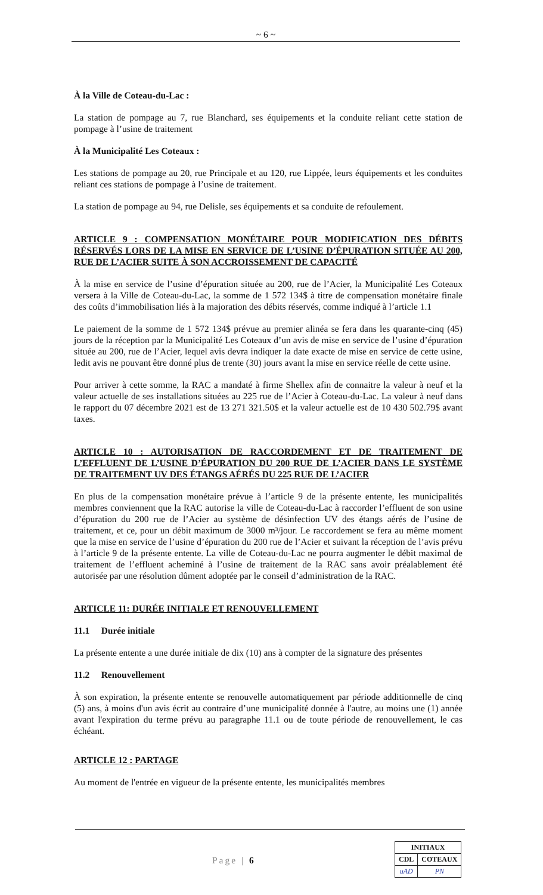~ 6 ~
À la Ville de Coteau-du-Lac :
La station de pompage au 7, rue Blanchard, ses équipements et la conduite reliant cette station de pompage à l’usine de traitement
À la Municipalité Les Coteaux :
Les stations de pompage au 20, rue Principale et au 120, rue Lippée, leurs équipements et les conduites reliant ces stations de pompage à l’usine de traitement.
La station de pompage au 94, rue Delisle, ses équipements et sa conduite de refoulement.
ARTICLE 9 : COMPENSATION MONÉTAIRE POUR MODIFICATION DES DÉBITS RÉSERVÉS LORS DE LA MISE EN SERVICE DE L’USINE D’ÉPURATION SITUÉE AU 200, RUE DE L’ACIER SUITE À SON ACCROISSEMENT DE CAPACITÉ
À la mise en service de l’usine d’épuration située au 200, rue de l’Acier, la Municipalité Les Coteaux versera à la Ville de Coteau-du-Lac, la somme de 1 572 134$ à titre de compensation monétaire finale des coûts d’immobilisation liés à la majoration des débits réservés, comme indiqué à l’article 1.1
Le paiement de la somme de 1 572 134$ prévue au premier alinéa se fera dans les quarante-cinq (45) jours de la réception par la Municipalité Les Coteaux d’un avis de mise en service de l’usine d’épuration située au 200, rue de l’Acier, lequel avis devra indiquer la date exacte de mise en service de cette usine, ledit avis ne pouvant être donné plus de trente (30) jours avant la mise en service réelle de cette usine.
Pour arriver à cette somme, la RAC a mandaté à firme Shellex afin de connaitre la valeur à neuf et la valeur actuelle de ses installations situées au 225 rue de l’Acier à Coteau-du-Lac. La valeur à neuf dans le rapport du 07 décembre 2021 est de 13 271 321.50$ et la valeur actuelle est de 10 430 502.79$ avant taxes.
ARTICLE 10 : AUTORISATION DE RACCORDEMENT ET DE TRAITEMENT DE L’EFFLUENT DE L’USINE D’ÉPURATION DU 200 RUE DE L’ACIER DANS LE SYSTÈME DE TRAITEMENT UV DES ÉTANGS AÉRÉS DU 225 RUE DE L’ACIER
En plus de la compensation monétaire prévue à l’article 9 de la présente entente, les municipalités membres conviennent que la RAC autorise la ville de Coteau-du-Lac à raccorder l’effluent de son usine d’épuration du 200 rue de l’Acier au système de désinfection UV des étangs aérés de l’usine de traitement, et ce, pour un débit maximum de 3000 m³/jour. Le raccordement se fera au même moment que la mise en service de l’usine d’épuration du 200 rue de l’Acier et suivant la réception de l’avis prévu à l’article 9 de la présente entente. La ville de Coteau-du-Lac ne pourra augmenter le débit maximal de traitement de l’effluent acheminé à l’usine de traitement de la RAC sans avoir préalablement été autorisée par une résolution dûment adoptée par le conseil d’administration de la RAC.
ARTICLE 11: DURÉE INITIALE ET RENOUVELLEMENT
11.1 Durée initiale
La présente entente a une durée initiale de dix (10) ans à compter de la signature des présentes
11.2 Renouvellement
À son expiration, la présente entente se renouvelle automatiquement par période additionnelle de cinq (5) ans, à moins d'un avis écrit au contraire d’une municipalité donnée à l'autre, au moins une (1) année avant l'expiration du terme prévu au paragraphe 11.1 ou de toute période de renouvellement, le cas échéant.
ARTICLE 12 : PARTAGE
Au moment de l'entrée en vigueur de la présente entente, les municipalités membres
Page | 6
| INITIAUX | |
| CDL | COTEAUX |
| uAD | PN |